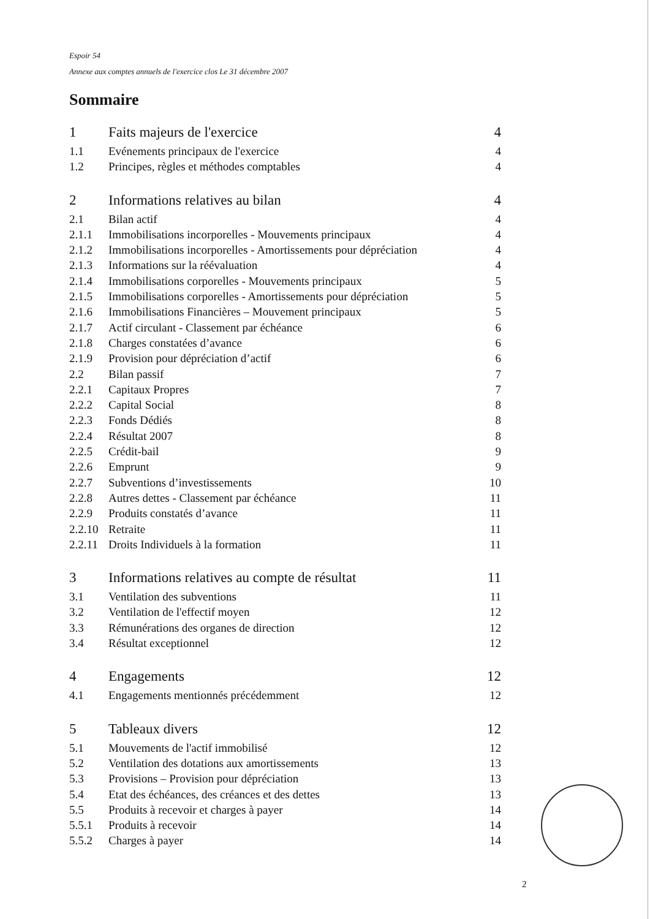Espoir 54
Annexe aux comptes annuels de l'exercice clos Le 31 décembre 2007
Sommaire
1 Faits majeurs de l'exercice 4
1.1 Evénements principaux de l'exercice 4
1.2 Principes, règles et méthodes comptables 4
2 Informations relatives au bilan 4
2.1 Bilan actif 4
2.1.1 Immobilisations incorporelles - Mouvements principaux 4
2.1.2 Immobilisations incorporelles - Amortissements pour dépréciation 4
2.1.3 Informations sur la réévaluation 4
2.1.4 Immobilisations corporelles - Mouvements principaux 5
2.1.5 Immobilisations corporelles - Amortissements pour dépréciation 5
2.1.6 Immobilisations Financières – Mouvement principaux 5
2.1.7 Actif circulant - Classement par échéance 6
2.1.8 Charges constatées d’avance 6
2.1.9 Provision pour dépréciation d’actif 6
2.2 Bilan passif 7
2.2.1 Capitaux Propres 7
2.2.2 Capital Social 8
2.2.3 Fonds Dédiés 8
2.2.4 Résultat 2007 8
2.2.5 Crédit-bail 9
2.2.6 Emprunt 9
2.2.7 Subventions d’investissements 10
2.2.8 Autres dettes - Classement par échéance 11
2.2.9 Produits constatés d’avance 11
2.2.10 Retraite 11
2.2.11 Droits Individuels à la formation 11
3 Informations relatives au compte de résultat 11
3.1 Ventilation des subventions 11
3.2 Ventilation de l'effectif moyen 12
3.3 Rémunérations des organes de direction 12
3.4 Résultat exceptionnel 12
4 Engagements 12
4.1 Engagements mentionnés précédemment 12
5 Tableaux divers 12
5.1 Mouvements de l'actif immobilisé 12
5.2 Ventilation des dotations aux amortissements 13
5.3 Provisions – Provision pour dépréciation 13
5.4 Etat des échéances, des créances et des dettes 13
5.5 Produits à recevoir et charges à payer 14
5.5.1 Produits à recevoir 14
5.5.2 Charges à payer 14
2